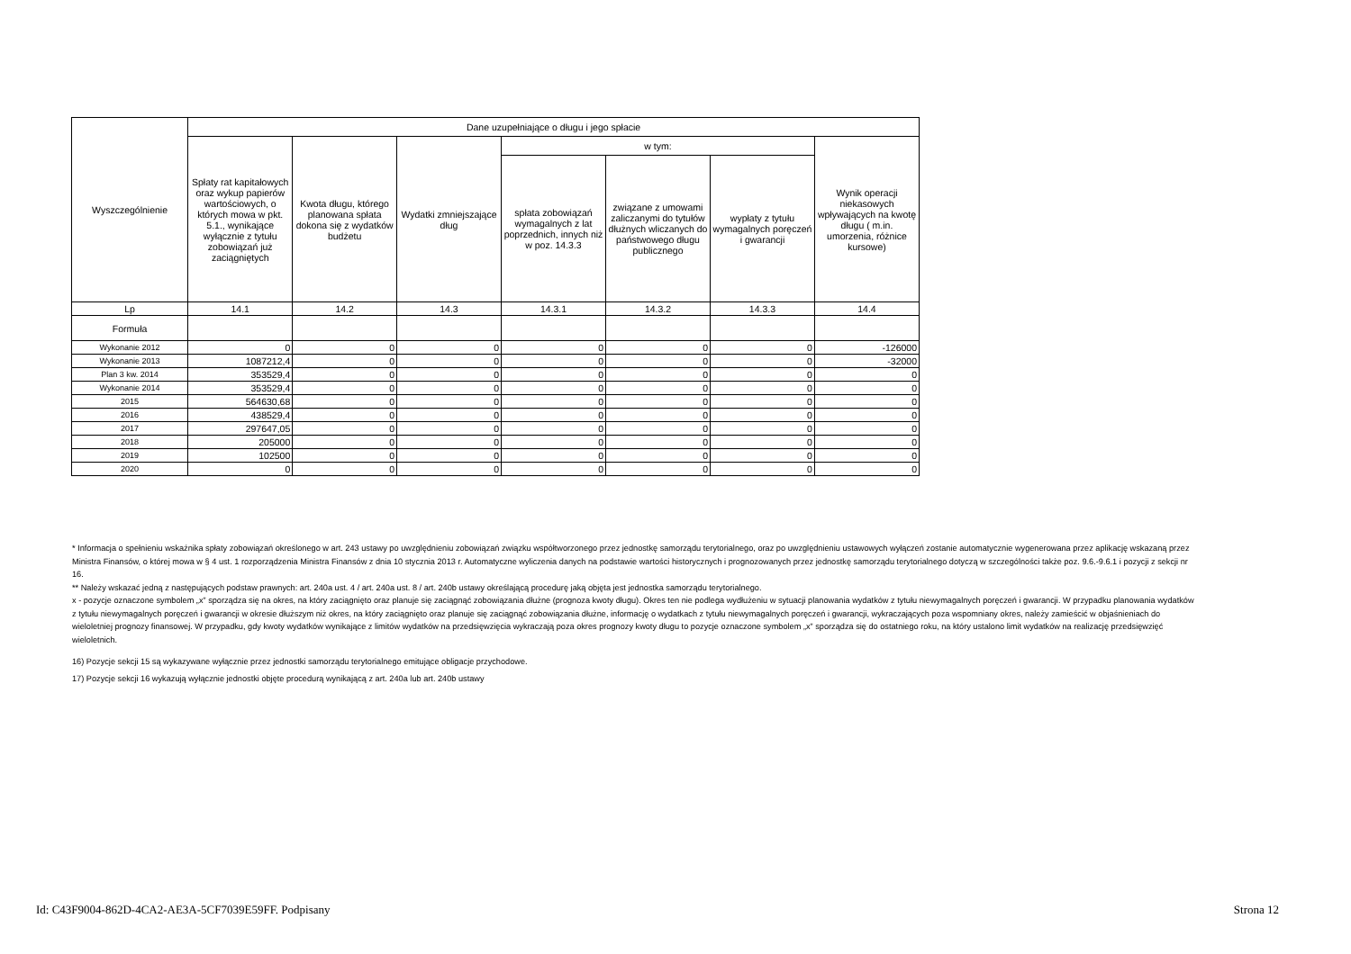| Wyszczególnienie | Dane uzupełniające o długu i jego spłacie | | | | | | |
| --- | --- | --- | --- | --- | --- | --- | --- |
| | Spłaty rat kapitałowych oraz wykup papierów wartościowych, o których mowa w pkt. 5.1., wynikające wyłącznie z tytułu zobowiązań już zaciągniętych | Kwota długu, którego planowana spłata dokona się z wydatków budżetu | Wydatki zmniejszające dług | w tym: | | | Wynik operacji niekasowych wpływających na kwotę długu ( m.in. umorzenia, różnice kursowe) |
| | | | | spłata zobowiązań wymagalnych z lat poprzednich, innych niż w poz. 14.3.3 | związane z umowami zaliczanymi do tytułów dłużnych wliczanych do państwowego długu publicznego | wypłaty z tytułu wymagalnych poręczeń i gwarancji | |
| Lp | 14.1 | 14.2 | 14.3 | 14.3.1 | 14.3.2 | 14.3.3 | 14.4 |
| Formuła | | | | | | | |
| Wykonanie 2012 | 0 | 0 | 0 | 0 | 0 | 0 | -126000 |
| Wykonanie 2013 | 1087212,4 | 0 | 0 | 0 | 0 | 0 | -32000 |
| Plan 3 kw. 2014 | 353529,4 | 0 | 0 | 0 | 0 | 0 | 0 |
| Wykonanie 2014 | 353529,4 | 0 | 0 | 0 | 0 | 0 | 0 |
| 2015 | 564630,68 | 0 | 0 | 0 | 0 | 0 | 0 |
| 2016 | 438529,4 | 0 | 0 | 0 | 0 | 0 | 0 |
| 2017 | 297647,05 | 0 | 0 | 0 | 0 | 0 | 0 |
| 2018 | 205000 | 0 | 0 | 0 | 0 | 0 | 0 |
| 2019 | 102500 | 0 | 0 | 0 | 0 | 0 | 0 |
| 2020 | 0 | 0 | 0 | 0 | 0 | 0 | 0 |
* Informacja o spełnieniu wskaźnika spłaty zobowiązań określonego w art. 243 ustawy po uwzględnieniu zobowiązań związku współtworzonego przez jednostkę samorządu terytorialnego, oraz po uwzględnieniu ustawowych wyłączeń zostanie automatycznie wygenerowana przez aplikację wskazaną przez Ministra Finansów, o której mowa w § 4 ust. 1 rozporządzenia Ministra Finansów z dnia 10 stycznia 2013 r. Automatyczne wyliczenia danych na podstawie wartości historycznych i prognozowanych przez jednostkę samorządu terytorialnego dotyczą w szczególności także poz. 9.6.-9.6.1 i pozycji z sekcji nr 16.
** Należy wskazać jedną z następujących podstaw prawnych: art. 240a ust. 4 / art. 240a ust. 8 / art. 240b ustawy określającą procedurę jaką objęta jest jednostka samorządu terytorialnego.
x - pozycje oznaczone symbolem „x” sporządza się na okres, na który zaciągnięto oraz planuje się zaciągnąć zobowiązania dłużne (prognoza kwoty długu). Okres ten nie podlega wydłużeniu w sytuacji planowania wydatków z tytułu niewymagalnych poręczeń i gwarancji. W przypadku planowania wydatków z tytułu niewymagalnych poręczeń i gwarancji w okresie dłuższym niż okres, na który zaciągnięto oraz planuje się zaciągnąć zobowiązania dłużne, informację o wydatkach z tytułu niewymagalnych poręczeń i gwarancji, wykraczających poza wspomniany okres, należy zamieścić w objaśnieniach do wieloletniej prognozy finansowej. W przypadku, gdy kwoty wydatków wynikające z limitów wydatków na przedsięwzięcia wykraczają poza okres prognozy kwoty długu to pozycje oznaczone symbolem „x” sporządza się do ostatniego roku, na który ustalono limit wydatków na realizację przedsięwzięć wieloletnich.
16) Pozycje sekcji 15 są wykazywane wyłącznie przez jednostki samorządu terytorialnego emitujące obligacje przychodowe.
17) Pozycje sekcji 16 wykazują wyłącznie jednostki objęte procedurą wynikającą z art. 240a lub art. 240b ustawy
Id: C43F9004-862D-4CA2-AE3A-5CF7039E59FF. Podpisany Strona 12